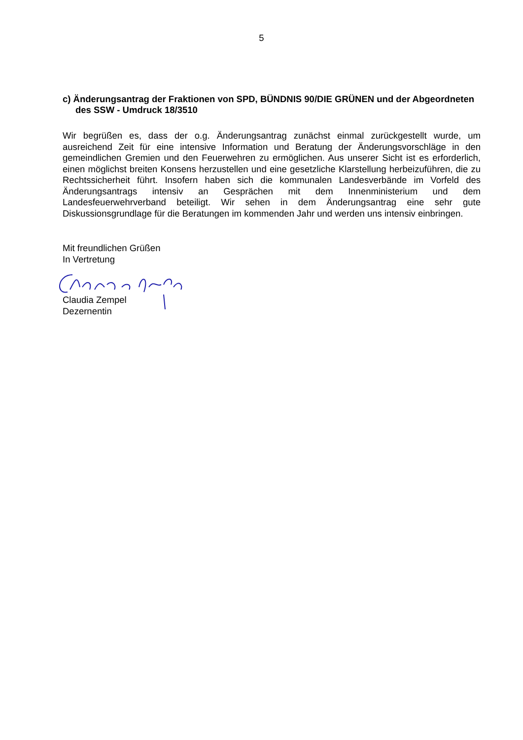5
c) Änderungsantrag der Fraktionen von SPD, BÜNDNIS 90/DIE GRÜNEN und der Abgeordneten des SSW - Umdruck 18/3510
Wir begrüßen es, dass der o.g. Änderungsantrag zunächst einmal zurückgestellt wurde, um ausreichend Zeit für eine intensive Information und Beratung der Änderungsvorschläge in den gemeindlichen Gremien und den Feuerwehren zu ermöglichen. Aus unserer Sicht ist es erforderlich, einen möglichst breiten Konsens herzustellen und eine gesetzliche Klarstellung herbeizuführen, die zu Rechtssicherheit führt. Insofern haben sich die kommunalen Landesverbände im Vorfeld des Änderungsantrags intensiv an Gesprächen mit dem Innenministerium und dem Landesfeuerwehrverband beteiligt. Wir sehen in dem Änderungsantrag eine sehr gute Diskussionsgrundlage für die Beratungen im kommenden Jahr und werden uns intensiv einbringen.
Mit freundlichen Grüßen
In Vertretung
Claudia Zempel
Dezernentin